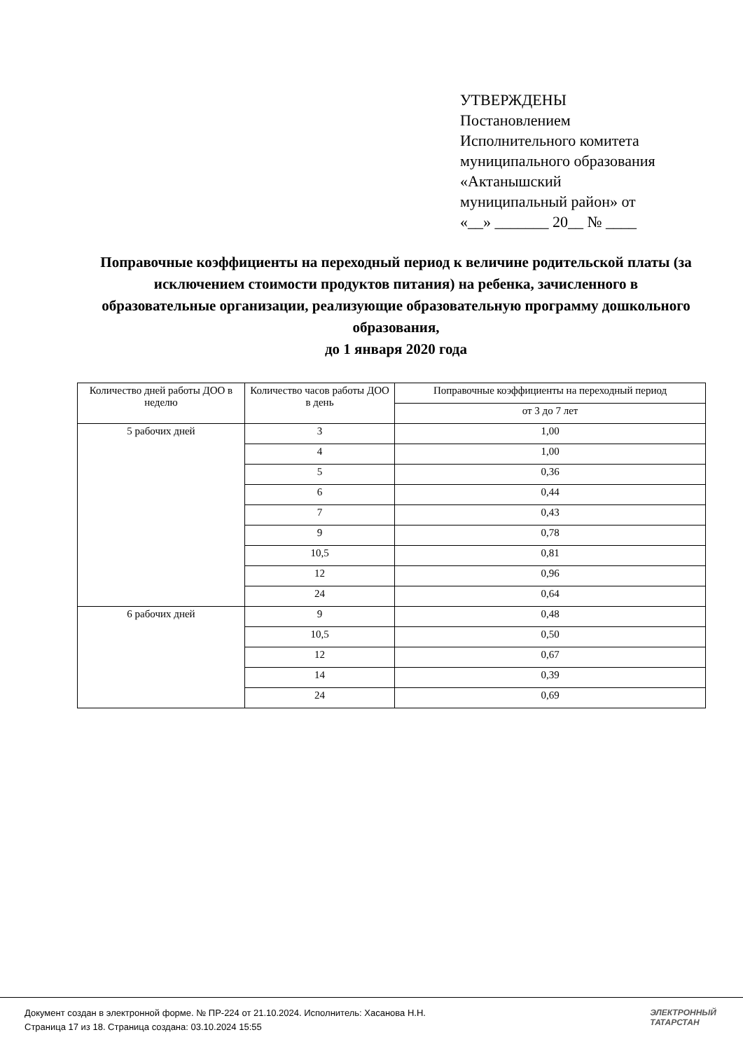УТВЕРЖДЕНЫ
Постановлением
Исполнительного комитета
муниципального образования
«Актанышский
муниципальный район» от
«__» _______ 20__ № ____
Поправочные коэффициенты на переходный период к величине родительской платы (за исключением стоимости продуктов питания) на ребенка, зачисленного в образовательные организации, реализующие образовательную программу дошкольного образования,
до 1 января 2020 года
| Количество дней работы ДОО в неделю | Количество часов работы ДОО в день | Поправочные коэффициенты на переходный период |
| --- | --- | --- |
| | | от 3 до 7 лет |
| 5 рабочих дней | 3 | 1,00 |
| | 4 | 1,00 |
| | 5 | 0,36 |
| | 6 | 0,44 |
| | 7 | 0,43 |
| | 9 | 0,78 |
| | 10,5 | 0,81 |
| | 12 | 0,96 |
| | 24 | 0,64 |
| 6 рабочих дней | 9 | 0,48 |
| | 10,5 | 0,50 |
| | 12 | 0,67 |
| | 14 | 0,39 |
| | 24 | 0,69 |
Документ создан в электронной форме. № ПР-224 от 21.10.2024. Исполнитель: Хасанова Н.Н.
Страница 17 из 18. Страница создана: 03.10.2024 15:55
ЭЛЕКТРОННЫЙ
ТАТАРСТАН